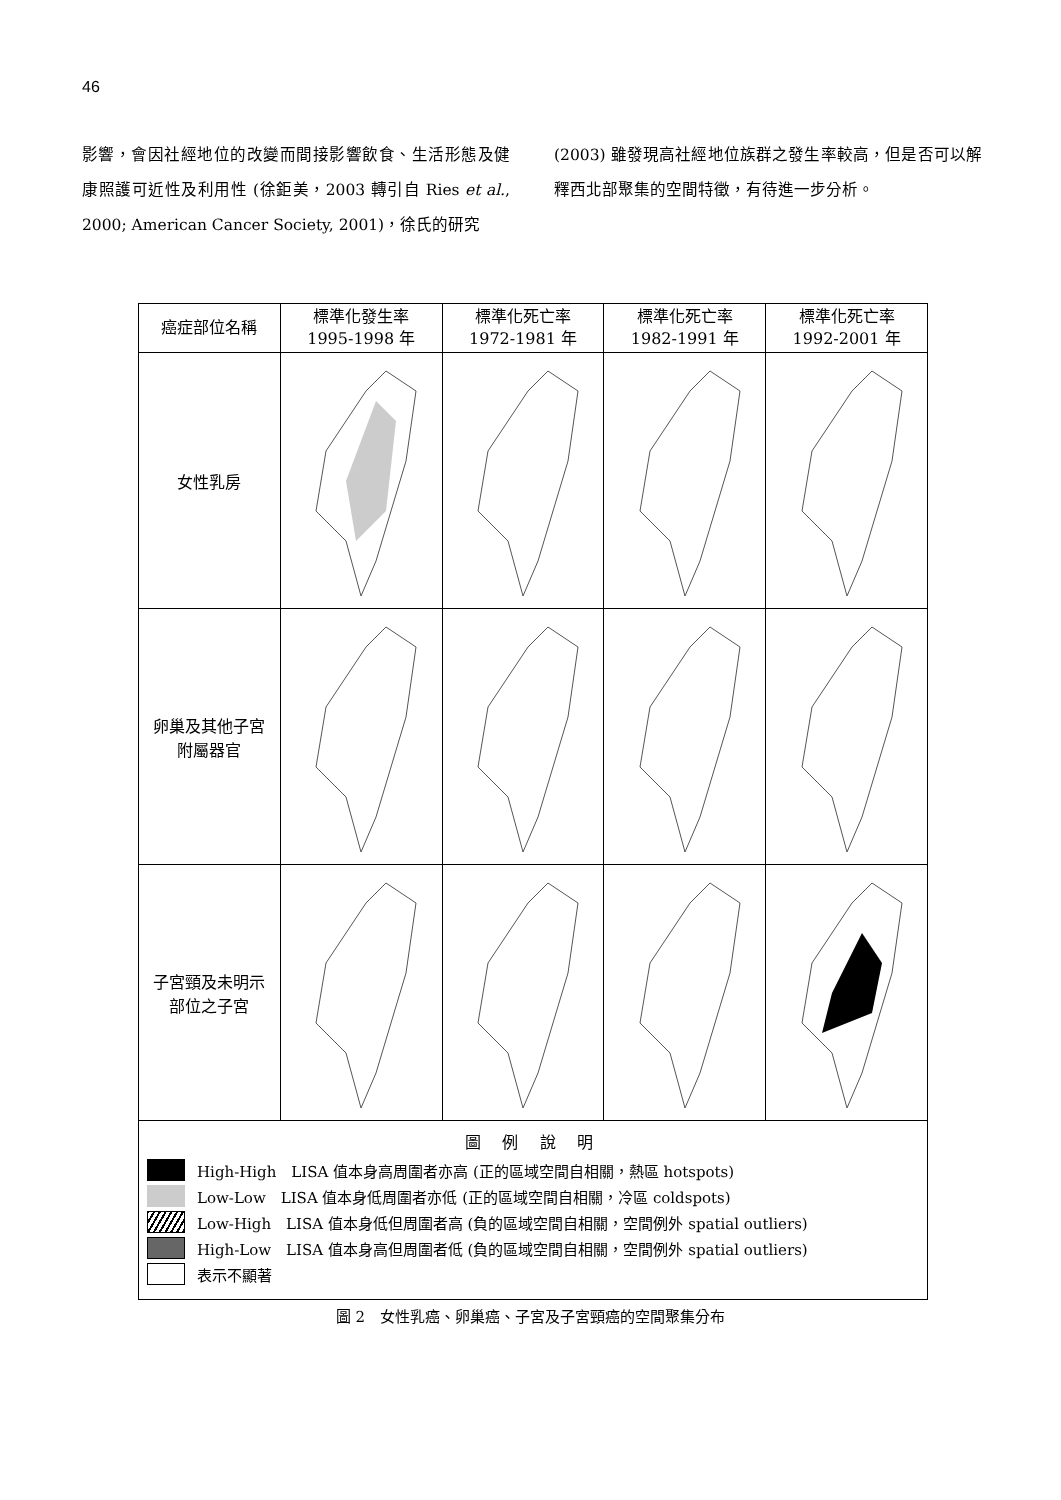46
影響，會因社經地位的改變而間接影響飲食、生活形態及健康照護可近性及利用性 (徐鉅美，2003 轉引自 Ries et al., 2000; American Cancer Society, 2001)，徐氏的研究
(2003) 雖發現高社經地位族群之發生率較高，但是否可以解釋西北部聚集的空間特徵，有待進一步分析。
| 癌症部位名稱 | 標準化發生率 1995-1998 年 | 標準化死亡率 1972-1981 年 | 標準化死亡率 1982-1991 年 | 標準化死亡率 1992-2001 年 |
| --- | --- | --- | --- | --- |
| 女性乳房 | | | | |
| 卵巢及其他子宮 附屬器官 | | | | |
| 子宮頸及未明示 部位之子宮 | | | | |
| 圖 例 說 明 High-High LISA 值本身高周圍者亦高 (正的區域空間自相關，熱區 hotspots) Low-Low LISA 值本身低周圍者亦低 (正的區域空間自相關，冷區 coldspots) Low-High LISA 值本身低但周圍者高 (負的區域空間自相關，空間例外 spatial outliers) High-Low LISA 值本身高但周圍者低 (負的區域空間自相關，空間例外 spatial outliers) 表示不顯著 | | | | |
圖 2　女性乳癌、卵巢癌、子宮及子宮頸癌的空間聚集分布